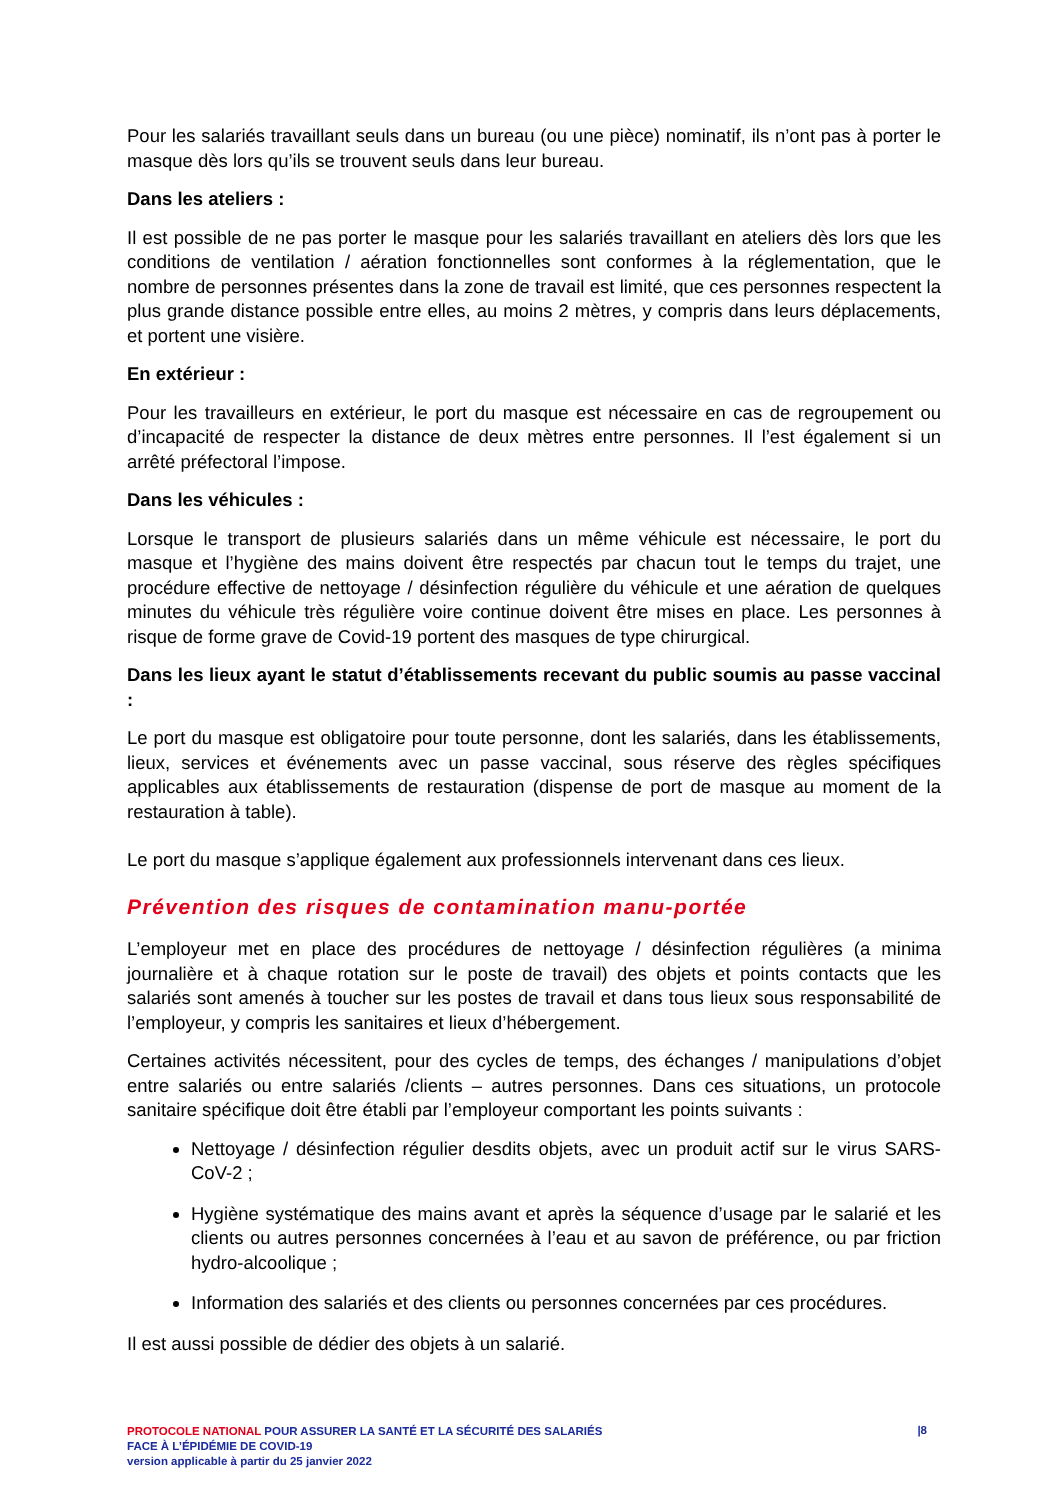Pour les salariés travaillant seuls dans un bureau (ou une pièce) nominatif, ils n’ont pas à porter le masque dès lors qu’ils se trouvent seuls dans leur bureau.
Dans les ateliers :
Il est possible de ne pas porter le masque pour les salariés travaillant en ateliers dès lors que les conditions de ventilation / aération fonctionnelles sont conformes à la réglementation, que le nombre de personnes présentes dans la zone de travail est limité, que ces personnes respectent la plus grande distance possible entre elles, au moins 2 mètres, y compris dans leurs déplacements, et portent une visière.
En extérieur :
Pour les travailleurs en extérieur, le port du masque est nécessaire en cas de regroupement ou d’incapacité de respecter la distance de deux mètres entre personnes. Il l’est également si un arrêté préfectoral l’impose.
Dans les véhicules :
Lorsque le transport de plusieurs salariés dans un même véhicule est nécessaire, le port du masque et l’hygiène des mains doivent être respectés par chacun tout le temps du trajet, une procédure effective de nettoyage / désinfection régulière du véhicule et une aération de quelques minutes du véhicule très régulière voire continue doivent être mises en place. Les personnes à risque de forme grave de Covid-19 portent des masques de type chirurgical.
Dans les lieux ayant le statut d’établissements recevant du public soumis au passe vaccinal :
Le port du masque est obligatoire pour toute personne, dont les salariés, dans les établissements, lieux, services et événements avec un passe vaccinal, sous réserve des règles spécifiques applicables aux établissements de restauration (dispense de port de masque au moment de la restauration à table).
Le port du masque s’applique également aux professionnels intervenant dans ces lieux.
Prévention des risques de contamination manu-portée
L’employeur met en place des procédures de nettoyage / désinfection régulières (a minima journalière et à chaque rotation sur le poste de travail) des objets et points contacts que les salariés sont amenés à toucher sur les postes de travail et dans tous lieux sous responsabilité de l’employeur, y compris les sanitaires et lieux d’hébergement.
Certaines activités nécessitent, pour des cycles de temps, des échanges / manipulations d’objet entre salariés ou entre salariés /clients – autres personnes. Dans ces situations, un protocole sanitaire spécifique doit être établi par l’employeur comportant les points suivants :
Nettoyage / désinfection régulier desdits objets, avec un produit actif sur le virus SARS-CoV-2 ;
Hygiène systématique des mains avant et après la séquence d’usage par le salarié et les clients ou autres personnes concernées à l’eau et au savon de préférence, ou par friction hydro-alcoolique ;
Information des salariés et des clients ou personnes concernées par ces procédures.
Il est aussi possible de dédier des objets à un salarié.
PROTOCOLE NATIONAL POUR ASSURER LA SANTÉ ET LA SÉCURITÉ DES SALARIÉS
FACE À L’ÉPIDÉMIE DE COVID-19
version applicable à partir du 25 janvier 2022
|8